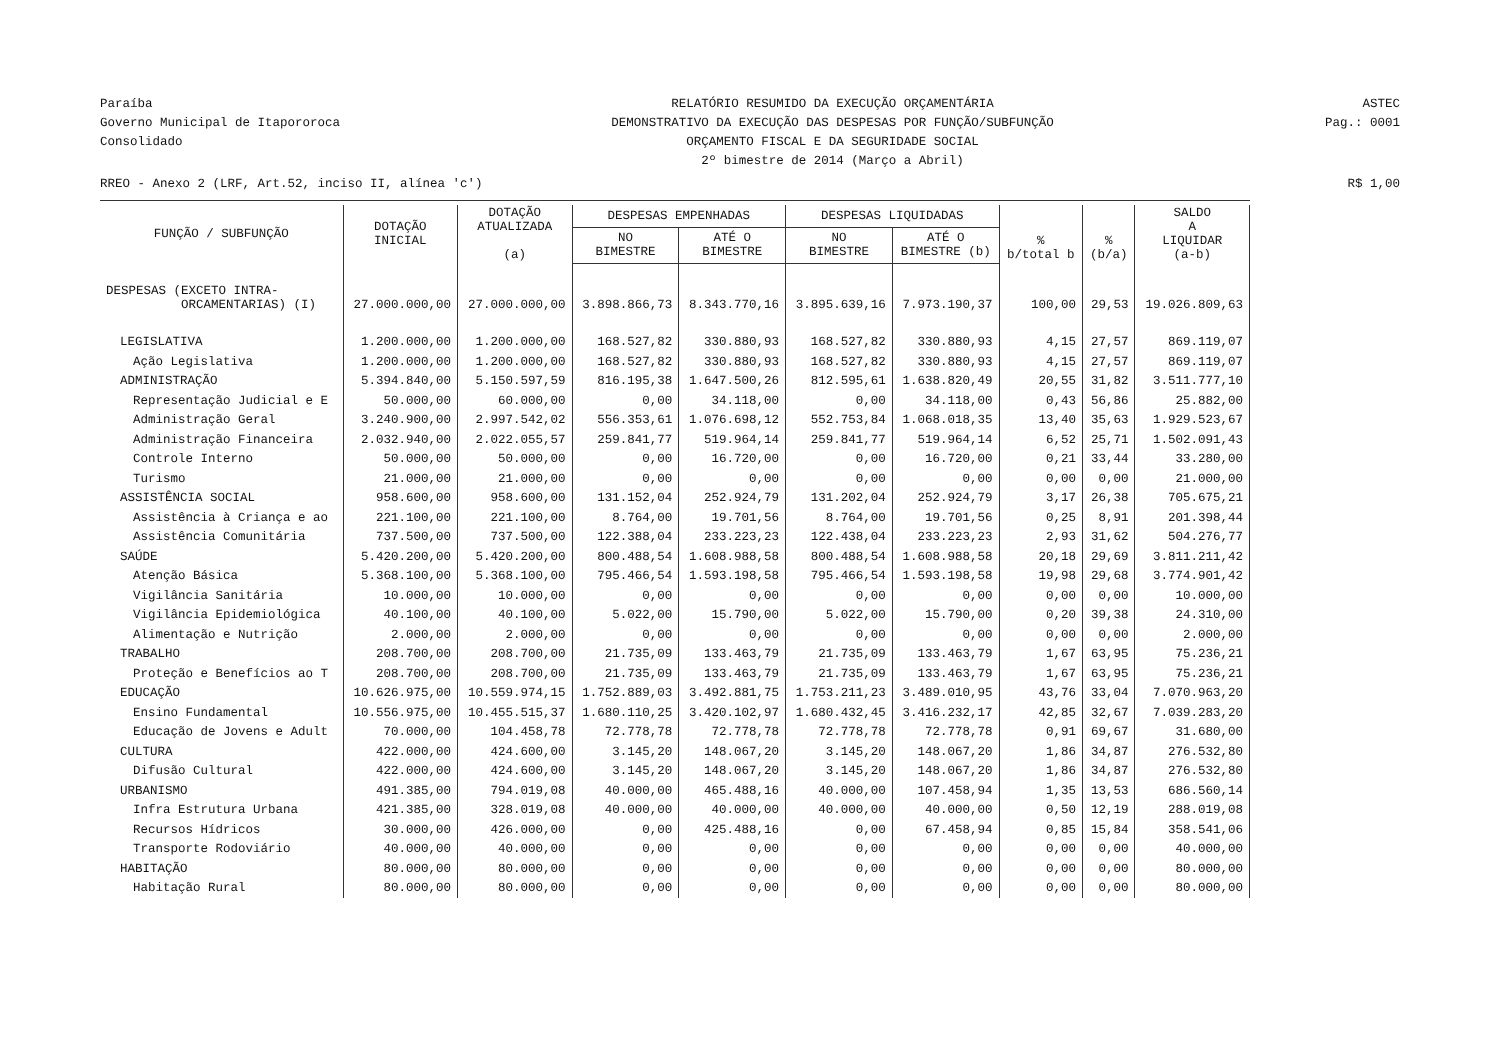Paraíba
Governo Municipal de Itapororoca
Consolidado
RELATÓRIO RESUMIDO DA EXECUÇÃO ORÇAMENTÁRIA
DEMONSTRATIVO DA EXECUÇÃO DAS DESPESAS POR FUNÇÃO/SUBFUNÇÃO
ORÇAMENTO FISCAL E DA SEGURIDADE SOCIAL
2º bimestre de 2014 (Março a Abril)
ASTEC
Pag.: 0001
RREO - Anexo 2 (LRF, Art.52, inciso II, alínea 'c')
R$ 1,00
| FUNÇÃO / SUBFUNÇÃO | DOTAÇÃO INICIAL | DOTAÇÃO ATUALIZADA (a) | DESPESAS EMPENHADAS | | DESPESAS LIQUIDADAS | | % b/total b | % (b/a) | SALDO A LIQUIDAR (a-b) |
| --- | --- | --- | --- | --- | --- | --- | --- | --- | --- |
| | | | NO BIMESTRE | ATÉ O BIMESTRE | NO BIMESTRE | ATÉ O BIMESTRE (b) | | | |
| DESPESAS (EXCETO INTRA- ORCAMENTARIAS) (I) | 27.000.000,00 | 27.000.000,00 | 3.898.866,73 | 8.343.770,16 | 3.895.639,16 | 7.973.190,37 | 100,00 | 29,53 | 19.026.809,63 |
| LEGISLATIVA | 1.200.000,00 | 1.200.000,00 | 168.527,82 | 330.880,93 | 168.527,82 | 330.880,93 | 4,15 | 27,57 | 869.119,07 |
| Ação Legislativa | 1.200.000,00 | 1.200.000,00 | 168.527,82 | 330.880,93 | 168.527,82 | 330.880,93 | 4,15 | 27,57 | 869.119,07 |
| ADMINISTRAÇÃO | 5.394.840,00 | 5.150.597,59 | 816.195,38 | 1.647.500,26 | 812.595,61 | 1.638.820,49 | 20,55 | 31,82 | 3.511.777,10 |
| Representação Judicial e E | 50.000,00 | 60.000,00 | 0,00 | 34.118,00 | 0,00 | 34.118,00 | 0,43 | 56,86 | 25.882,00 |
| Administração Geral | 3.240.900,00 | 2.997.542,02 | 556.353,61 | 1.076.698,12 | 552.753,84 | 1.068.018,35 | 13,40 | 35,63 | 1.929.523,67 |
| Administração Financeira | 2.032.940,00 | 2.022.055,57 | 259.841,77 | 519.964,14 | 259.841,77 | 519.964,14 | 6,52 | 25,71 | 1.502.091,43 |
| Controle Interno | 50.000,00 | 50.000,00 | 0,00 | 16.720,00 | 0,00 | 16.720,00 | 0,21 | 33,44 | 33.280,00 |
| Turismo | 21.000,00 | 21.000,00 | 0,00 | 0,00 | 0,00 | 0,00 | 0,00 | 0,00 | 21.000,00 |
| ASSISTÊNCIA SOCIAL | 958.600,00 | 958.600,00 | 131.152,04 | 252.924,79 | 131.202,04 | 252.924,79 | 3,17 | 26,38 | 705.675,21 |
| Assistência à Criança e ao | 221.100,00 | 221.100,00 | 8.764,00 | 19.701,56 | 8.764,00 | 19.701,56 | 0,25 | 8,91 | 201.398,44 |
| Assistência Comunitária | 737.500,00 | 737.500,00 | 122.388,04 | 233.223,23 | 122.438,04 | 233.223,23 | 2,93 | 31,62 | 504.276,77 |
| SAÚDE | 5.420.200,00 | 5.420.200,00 | 800.488,54 | 1.608.988,58 | 800.488,54 | 1.608.988,58 | 20,18 | 29,69 | 3.811.211,42 |
| Atenção Básica | 5.368.100,00 | 5.368.100,00 | 795.466,54 | 1.593.198,58 | 795.466,54 | 1.593.198,58 | 19,98 | 29,68 | 3.774.901,42 |
| Vigilância Sanitária | 10.000,00 | 10.000,00 | 0,00 | 0,00 | 0,00 | 0,00 | 0,00 | 0,00 | 10.000,00 |
| Vigilância Epidemiológica | 40.100,00 | 40.100,00 | 5.022,00 | 15.790,00 | 5.022,00 | 15.790,00 | 0,20 | 39,38 | 24.310,00 |
| Alimentação e Nutrição | 2.000,00 | 2.000,00 | 0,00 | 0,00 | 0,00 | 0,00 | 0,00 | 0,00 | 2.000,00 |
| TRABALHO | 208.700,00 | 208.700,00 | 21.735,09 | 133.463,79 | 21.735,09 | 133.463,79 | 1,67 | 63,95 | 75.236,21 |
| Proteção e Benefícios ao T | 208.700,00 | 208.700,00 | 21.735,09 | 133.463,79 | 21.735,09 | 133.463,79 | 1,67 | 63,95 | 75.236,21 |
| EDUCAÇÃO | 10.626.975,00 | 10.559.974,15 | 1.752.889,03 | 3.492.881,75 | 1.753.211,23 | 3.489.010,95 | 43,76 | 33,04 | 7.070.963,20 |
| Ensino Fundamental | 10.556.975,00 | 10.455.515,37 | 1.680.110,25 | 3.420.102,97 | 1.680.432,45 | 3.416.232,17 | 42,85 | 32,67 | 7.039.283,20 |
| Educação de Jovens e Adult | 70.000,00 | 104.458,78 | 72.778,78 | 72.778,78 | 72.778,78 | 72.778,78 | 0,91 | 69,67 | 31.680,00 |
| CULTURA | 422.000,00 | 424.600,00 | 3.145,20 | 148.067,20 | 3.145,20 | 148.067,20 | 1,86 | 34,87 | 276.532,80 |
| Difusão Cultural | 422.000,00 | 424.600,00 | 3.145,20 | 148.067,20 | 3.145,20 | 148.067,20 | 1,86 | 34,87 | 276.532,80 |
| URBANISMO | 491.385,00 | 794.019,08 | 40.000,00 | 465.488,16 | 40.000,00 | 107.458,94 | 1,35 | 13,53 | 686.560,14 |
| Infra Estrutura Urbana | 421.385,00 | 328.019,08 | 40.000,00 | 40.000,00 | 40.000,00 | 40.000,00 | 0,50 | 12,19 | 288.019,08 |
| Recursos Hídricos | 30.000,00 | 426.000,00 | 0,00 | 425.488,16 | 0,00 | 67.458,94 | 0,85 | 15,84 | 358.541,06 |
| Transporte Rodoviário | 40.000,00 | 40.000,00 | 0,00 | 0,00 | 0,00 | 0,00 | 0,00 | 0,00 | 40.000,00 |
| HABITAÇÃO | 80.000,00 | 80.000,00 | 0,00 | 0,00 | 0,00 | 0,00 | 0,00 | 0,00 | 80.000,00 |
| Habitação Rural | 80.000,00 | 80.000,00 | 0,00 | 0,00 | 0,00 | 0,00 | 0,00 | 0,00 | 80.000,00 |